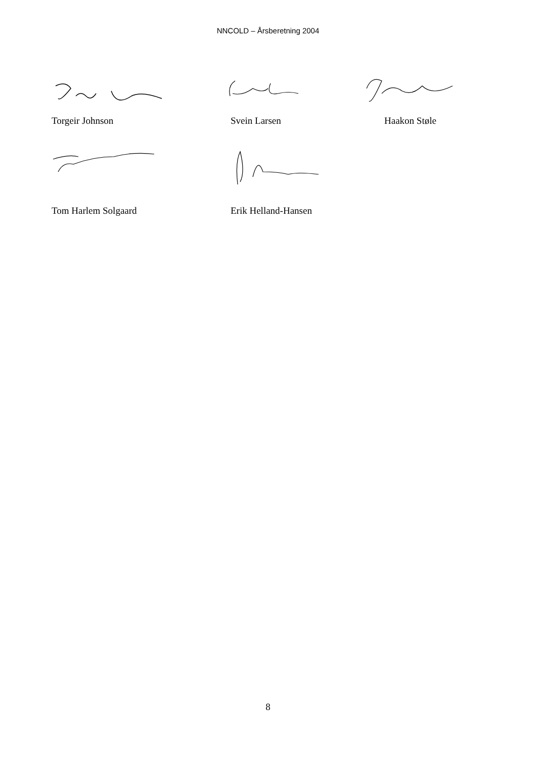NNCOLD – Årsberetning 2004
Torgeir Johnson Svein Larsen Haakon Støle
Tom Harlem Solgaard Erik Helland-Hansen
8